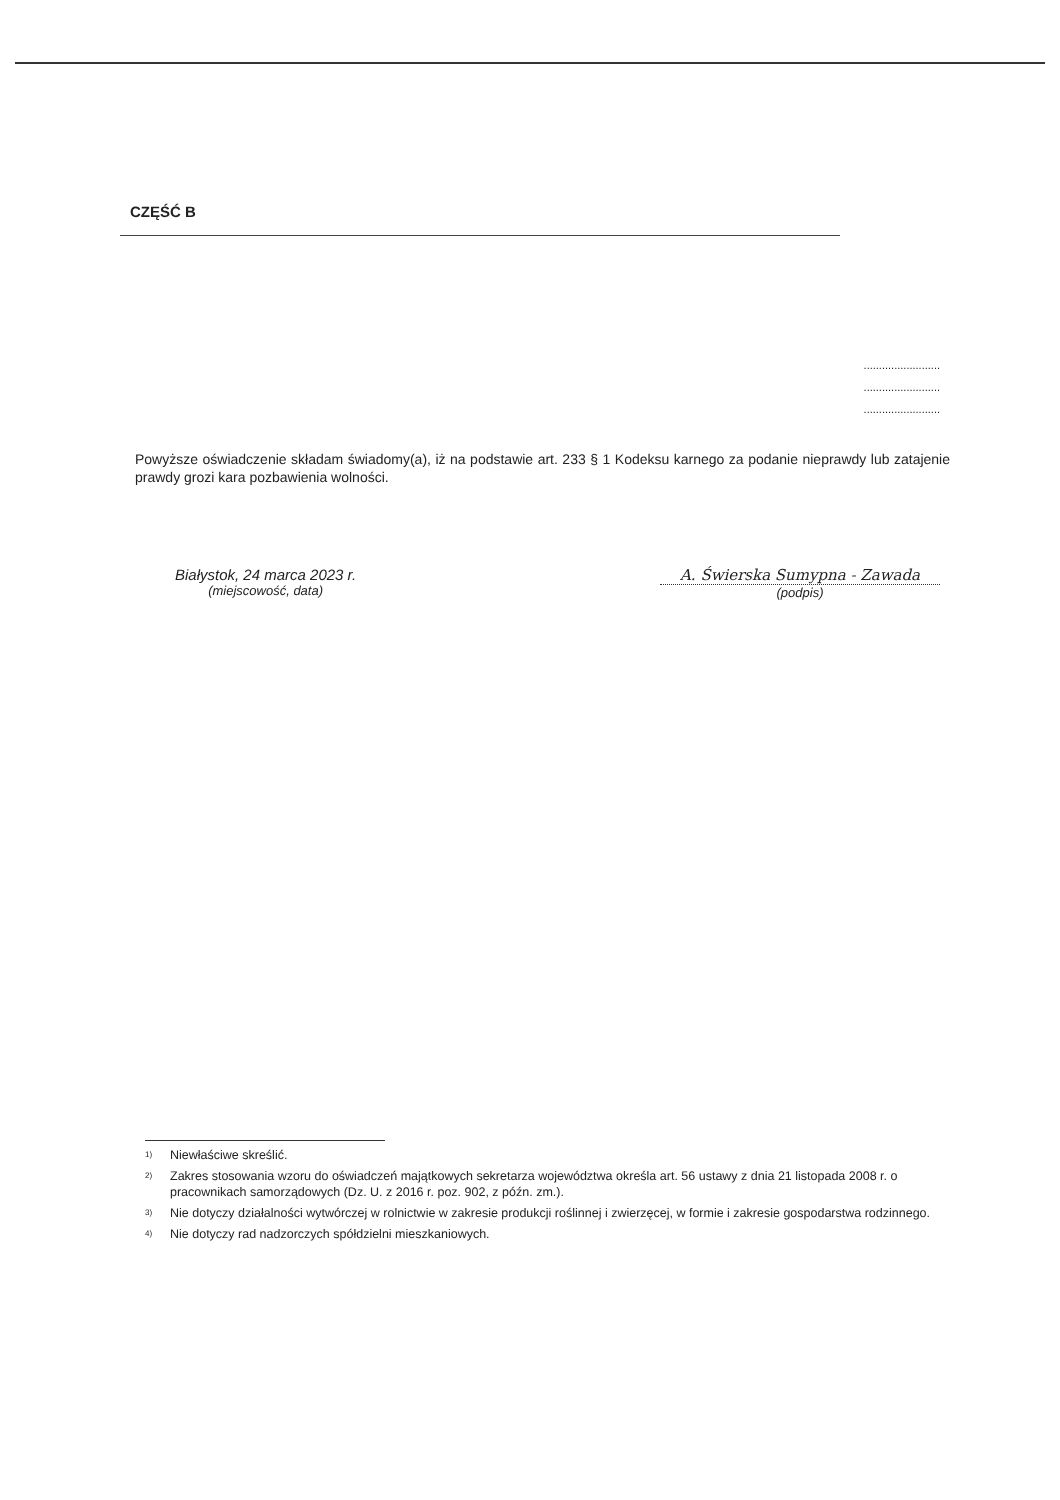CZĘŚĆ B
.........................
.........................
.........................
Powyższe oświadczenie składam świadomy(a), iż na podstawie art. 233 § 1 Kodeksu karnego za podanie nieprawdy lub zatajenie prawdy grozi kara pozbawienia wolności.
Białystok, 24 marca 2023 r.
(miejscowość, data)
A. Świerska Sumypna - Zawada
(podpis)
<sup>1)</sup> Niewłaściwe skreślić.
<sup>2)</sup> Zakres stosowania wzoru do oświadczeń majątkowych sekretarza województwa określa art. 56 ustawy z dnia 21 listopada 2008 r. o pracownikach samorządowych (Dz. U. z 2016 r. poz. 902, z późn. zm.).
<sup>3)</sup> Nie dotyczy działalności wytwórczej w rolnictwie w zakresie produkcji roślinnej i zwierzęcej, w formie i zakresie gospodarstwa rodzinnego.
<sup>4)</sup> Nie dotyczy rad nadzorczych spółdzielni mieszkaniowych.